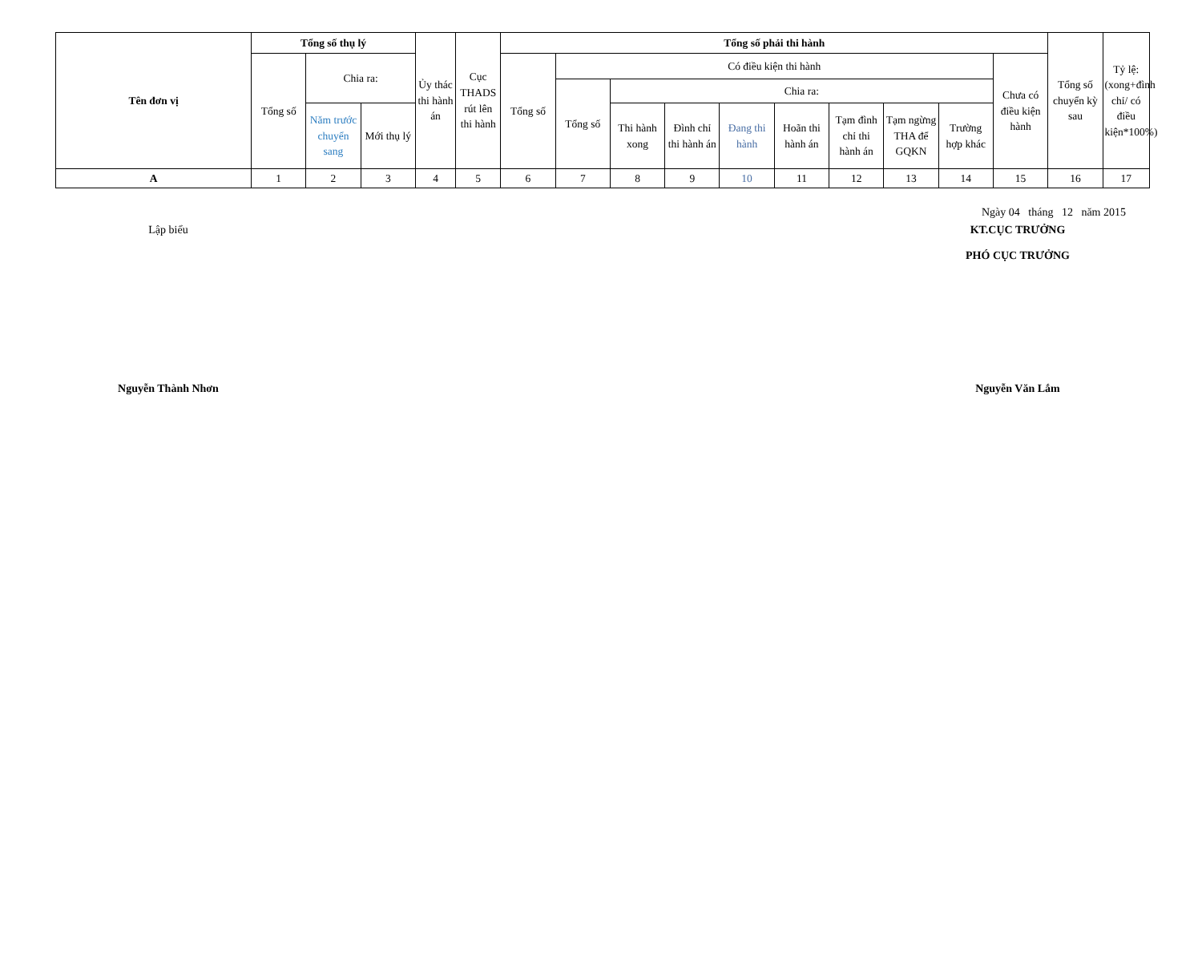| Tên đơn vị | Tổng số thụ lý | | | Ủy thác thi hành án | Cục THADS rút lên thi hành | Tổng số phải thi hành | | | | | | | | | | Tổng số chuyển kỳ sau | Tỷ lệ: (xong+đình chỉ/ có điều kiện*100%) |
| --- | --- | --- | --- | --- | --- | --- | --- | --- | --- | --- | --- | --- | --- | --- | --- | --- | --- |
| | Tổng số | Chia ra: | | | | Tổng số | Có điều kiện thi hành | | | | | | | | Chưa có điều kiện hành | | |
| | | | | | | | Tổng số | Chia ra: | | | | | | | | | |
| | | Năm trước chuyển sang | Mới thụ lý | | | | | Thi hành xong | Đình chỉ thi hành án | Đang thi hành | Hoãn thi hành án | Tạm đình chỉ thi hành án | Tạm ngừng THA để GQKN | Trường hợp khác | | | |
| A | 1 | 2 | 3 | 4 | 5 | 6 | 7 | 8 | 9 | 10 | 11 | 12 | 13 | 14 | 15 | 16 | 17 |
Ngày 04 tháng 12 năm 2015
Lập biểu KT.CỤC TRƯỞNG
PHÓ CỤC TRƯỞNG
Nguyễn Thành Nhơn Nguyễn Văn Lắm